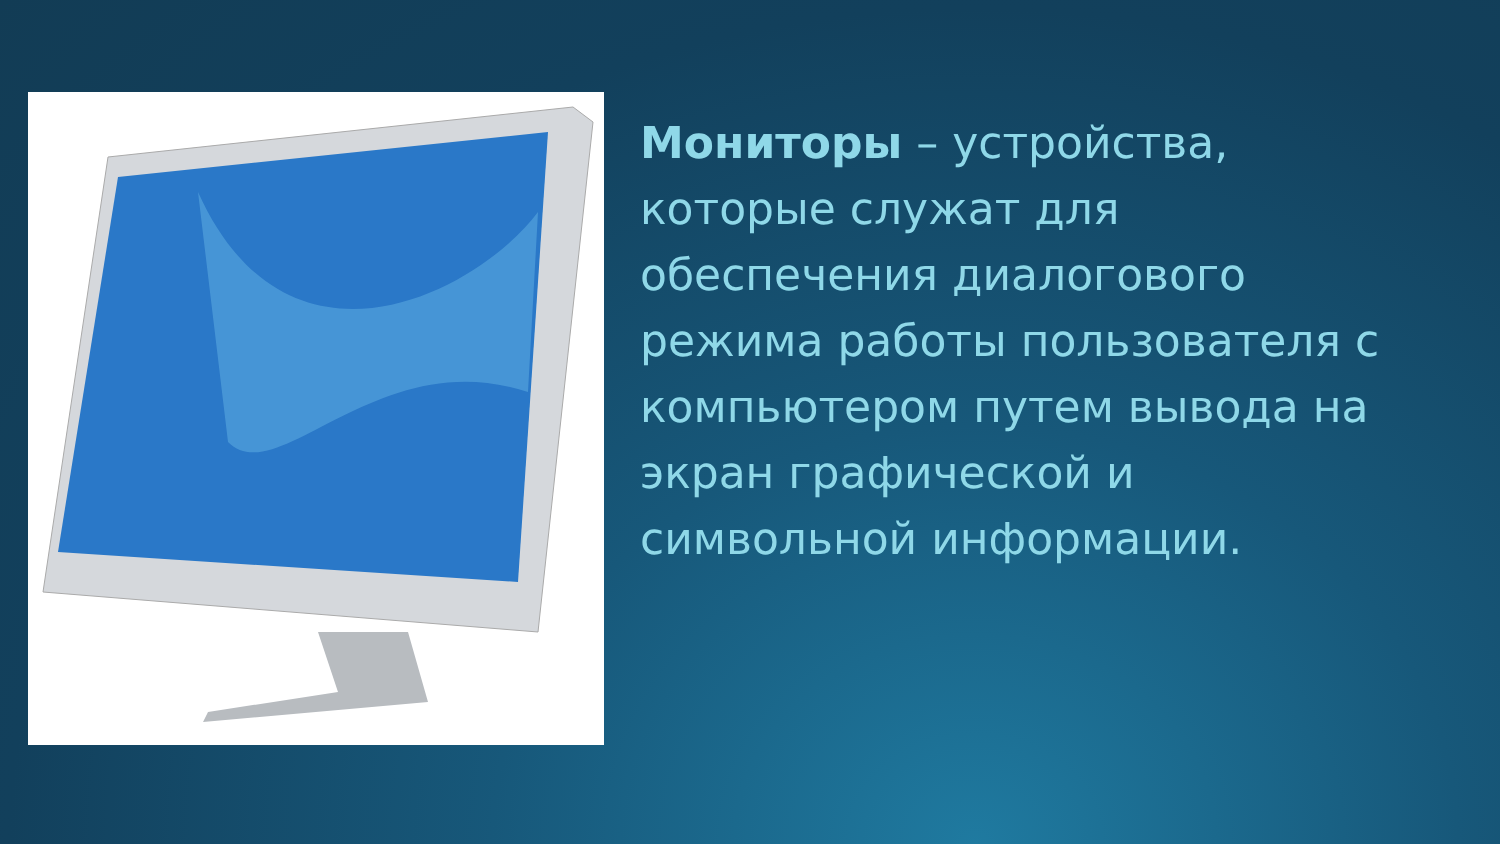Мониторы – устройства, которые служат для обеспечения диалогового режима работы пользователя с компьютером путем вывода на экран графической и символьной информации.